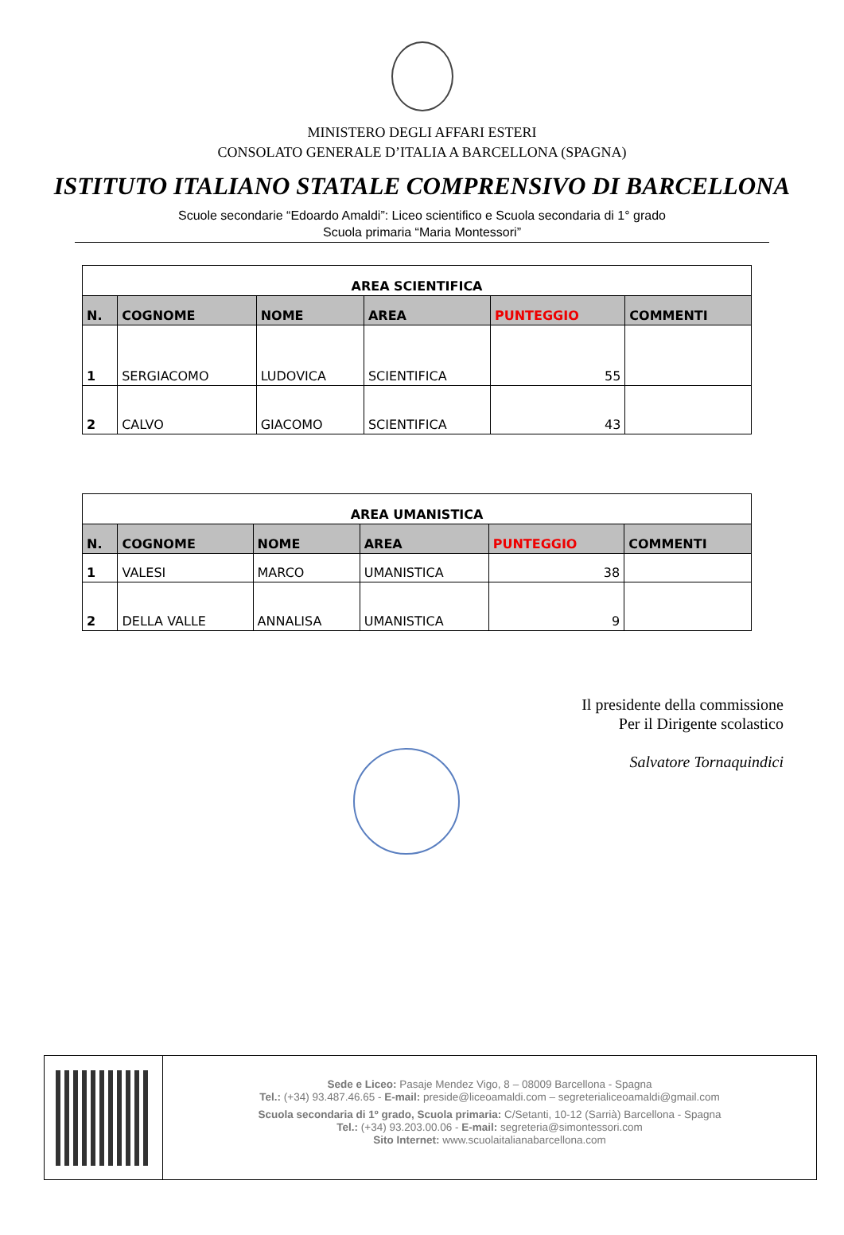MINISTERO DEGLI AFFARI ESTERI
CONSOLATO GENERALE D’ITALIA A BARCELLONA (SPAGNA)
ISTITUTO ITALIANO STATALE COMPRENSIVO DI BARCELLONA
Scuole secondarie “Edoardo Amaldi”: Liceo scientifico e Scuola secondaria di 1° grado
Scuola primaria “Maria Montessori”
| AREA SCIENTIFICA | | | | | |
| --- | --- | --- | --- | --- | --- |
| N. | COGNOME | NOME | AREA | PUNTEGGIO | COMMENTI |
| 1 | SERGIACOMO | LUDOVICA | SCIENTIFICA | 55 | |
| 2 | CALVO | GIACOMO | SCIENTIFICA | 43 | |
| AREA UMANISTICA | | | | | |
| --- | --- | --- | --- | --- | --- |
| N. | COGNOME | NOME | AREA | PUNTEGGIO | COMMENTI |
| 1 | VALESI | MARCO | UMANISTICA | 38 | |
| 2 | DELLA VALLE | ANNALISA | UMANISTICA | 9 | |
Il presidente della commissione
Per il Dirigente scolastico
Salvatore Tornaquindici
Sede e Liceo: Pasaje Mendez Vigo, 8 – 08009 Barcellona - Spagna
Tel.: (+34) 93.487.46.65 - E-mail: preside@liceoamaldi.com – segreterialiceoamaldi@gmail.com
Scuola secondaria di 1º grado, Scuola primaria: C/Setanti, 10-12 (Sarrià) Barcellona - Spagna
Tel.: (+34) 93.203.00.06 - E-mail: segreteria@simontessori.com
Sito Internet: www.scuolaitalianabarcellona.com